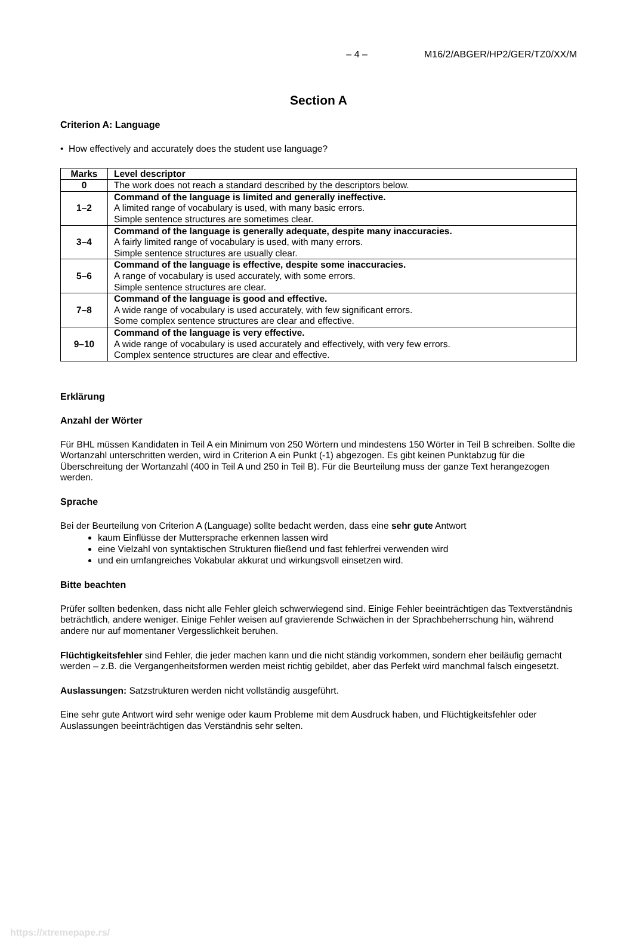– 4 – M16/2/ABGER/HP2/GER/TZ0/XX/M
Section A
Criterion A: Language
• How effectively and accurately does the student use language?
| Marks | Level descriptor |
| --- | --- |
| 0 | The work does not reach a standard described by the descriptors below. |
| 1–2 | Command of the language is limited and generally ineffective. A limited range of vocabulary is used, with many basic errors. Simple sentence structures are sometimes clear. |
| 3–4 | Command of the language is generally adequate, despite many inaccuracies. A fairly limited range of vocabulary is used, with many errors. Simple sentence structures are usually clear. |
| 5–6 | Command of the language is effective, despite some inaccuracies. A range of vocabulary is used accurately, with some errors. Simple sentence structures are clear. |
| 7–8 | Command of the language is good and effective. A wide range of vocabulary is used accurately, with few significant errors. Some complex sentence structures are clear and effective. |
| 9–10 | Command of the language is very effective. A wide range of vocabulary is used accurately and effectively, with very few errors. Complex sentence structures are clear and effective. |
Erklärung
Anzahl der Wörter
Für BHL müssen Kandidaten in Teil A ein Minimum von 250 Wörtern und mindestens 150 Wörter in Teil B schreiben. Sollte die Wortanzahl unterschritten werden, wird in Criterion A ein Punkt (-1) abgezogen. Es gibt keinen Punktabzug für die Überschreitung der Wortanzahl (400 in Teil A und 250 in Teil B). Für die Beurteilung muss der ganze Text herangezogen werden.
Sprache
Bei der Beurteilung von Criterion A (Language) sollte bedacht werden, dass eine sehr gute Antwort
kaum Einflüsse der Muttersprache erkennen lassen wird
eine Vielzahl von syntaktischen Strukturen fließend und fast fehlerfrei verwenden wird
und ein umfangreiches Vokabular akkurat und wirkungsvoll einsetzen wird.
Bitte beachten
Prüfer sollten bedenken, dass nicht alle Fehler gleich schwerwiegend sind. Einige Fehler beeinträchtigen das Textverständnis beträchtlich, andere weniger. Einige Fehler weisen auf gravierende Schwächen in der Sprachbeherrschung hin, während andere nur auf momentaner Vergesslichkeit beruhen.
Flüchtigkeitsfehler sind Fehler, die jeder machen kann und die nicht ständig vorkommen, sondern eher beiläufig gemacht werden – z.B. die Vergangenheitsformen werden meist richtig gebildet, aber das Perfekt wird manchmal falsch eingesetzt.
Auslassungen: Satzstrukturen werden nicht vollständig ausgeführt.
Eine sehr gute Antwort wird sehr wenige oder kaum Probleme mit dem Ausdruck haben, und Flüchtigkeitsfehler oder Auslassungen beeinträchtigen das Verständnis sehr selten.
https://xtremepape.rs/